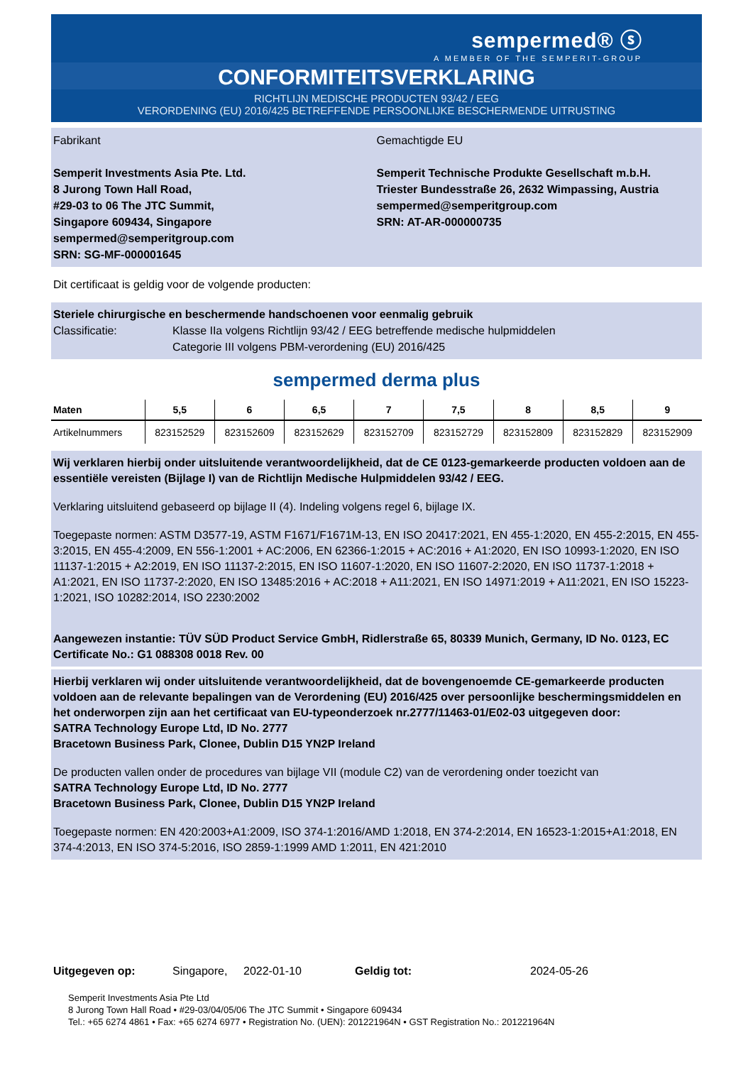sempermed® ⓢ
A MEMBER OF THE SEMPERIT-GROUP
CONFORMITEITSVERKLARING
RICHTLIJN MEDISCHE PRODUCTEN 93/42 / EEG
VERORDENING (EU) 2016/425 BETREFFENDE PERSOONLIJKE BESCHERMENDE UITRUSTING
Fabrikant
Semperit Investments Asia Pte. Ltd.
8 Jurong Town Hall Road,
#29-03 to 06 The JTC Summit,
Singapore 609434, Singapore
sempermed@semperitgroup.com
SRN: SG-MF-000001645
Gemachtigde EU
Semperit Technische Produkte Gesellschaft m.b.H.
Triester Bundesstraße 26, 2632 Wimpassing, Austria
sempermed@semperitgroup.com
SRN: AT-AR-000000735
Dit certificaat is geldig voor de volgende producten:
Steriele chirurgische en beschermende handschoenen voor eenmalig gebruik
Classificatie: Klasse IIa volgens Richtlijn 93/42 / EEG betreffende medische hulpmiddelen
Categorie III volgens PBM-verordening (EU) 2016/425
sempermed derma plus
| Maten | 5,5 | 6 | 6,5 | 7 | 7,5 | 8 | 8,5 | 9 |
| --- | --- | --- | --- | --- | --- | --- | --- | --- |
| Artikelnummers | 823152529 | 823152609 | 823152629 | 823152709 | 823152729 | 823152809 | 823152829 | 823152909 |
Wij verklaren hierbij onder uitsluitende verantwoordelijkheid, dat de CE 0123-gemarkeerde producten voldoen aan de essentiële vereisten (Bijlage I) van de Richtlijn Medische Hulpmiddelen 93/42 / EEG.
Verklaring uitsluitend gebaseerd op bijlage II (4). Indeling volgens regel 6, bijlage IX.
Toegepaste normen: ASTM D3577-19, ASTM F1671/F1671M-13, EN ISO 20417:2021, EN 455-1:2020, EN 455-2:2015, EN 455-3:2015, EN 455-4:2009, EN 556-1:2001 + AC:2006, EN 62366-1:2015 + AC:2016 + A1:2020, EN ISO 10993-1:2020, EN ISO 11137-1:2015 + A2:2019, EN ISO 11137-2:2015, EN ISO 11607-1:2020, EN ISO 11607-2:2020, EN ISO 11737-1:2018 + A1:2021, EN ISO 11737-2:2020, EN ISO 13485:2016 + AC:2018 + A11:2021, EN ISO 14971:2019 + A11:2021, EN ISO 15223-1:2021, ISO 10282:2014, ISO 2230:2002
Aangewezen instantie: TÜV SÜD Product Service GmbH, Ridlerstraße 65, 80339 Munich, Germany, ID No. 0123, EC Certificate No.: G1 088308 0018 Rev. 00
Hierbij verklaren wij onder uitsluitende verantwoordelijkheid, dat de bovengenoemde CE-gemarkeerde producten voldoen aan de relevante bepalingen van de Verordening (EU) 2016/425 over persoonlijke beschermingsmiddelen en het onderworpen zijn aan het certificaat van EU-typeonderzoek nr.2777/11463-01/E02-03 uitgegeven door:
SATRA Technology Europe Ltd, ID No. 2777
Bracetown Business Park, Clonee, Dublin D15 YN2P Ireland
De producten vallen onder de procedures van bijlage VII (module C2) van de verordening onder toezicht van
SATRA Technology Europe Ltd, ID No. 2777
Bracetown Business Park, Clonee, Dublin D15 YN2P Ireland
Toegepaste normen: EN 420:2003+A1:2009, ISO 374-1:2016/AMD 1:2018, EN 374-2:2014, EN 16523-1:2015+A1:2018, EN 374-4:2013, EN ISO 374-5:2016, ISO 2859-1:1999 AMD 1:2011, EN 421:2010
Uitgegeven op: Singapore, 2022-01-10 Geldig tot: 2024-05-26
Semperit Investments Asia Pte Ltd
8 Jurong Town Hall Road • #29-03/04/05/06 The JTC Summit • Singapore 609434
Tel.: +65 6274 4861 • Fax: +65 6274 6977 • Registration No. (UEN): 201221964N • GST Registration No.: 201221964N